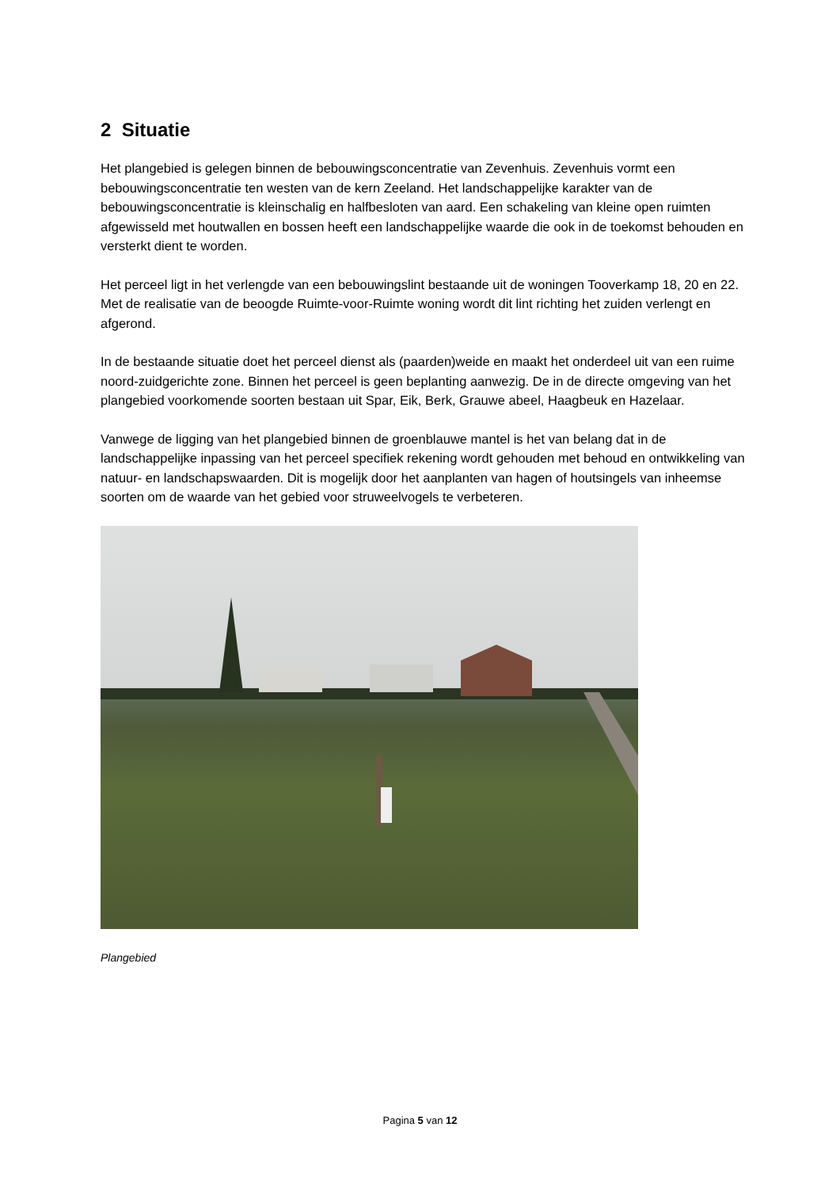2 Situatie
Het plangebied is gelegen binnen de bebouwingsconcentratie van Zevenhuis. Zevenhuis vormt een bebouwingsconcentratie ten westen van de kern Zeeland. Het landschappelijke karakter van de bebouwingsconcentratie is kleinschalig en halfbesloten van aard. Een schakeling van kleine open ruimten afgewisseld met houtwallen en bossen heeft een landschappelijke waarde die ook in de toekomst behouden en versterkt dient te worden.
Het perceel ligt in het verlengde van een bebouwingslint bestaande uit de woningen Tooverkamp 18, 20 en 22. Met de realisatie van de beoogde Ruimte-voor-Ruimte woning wordt dit lint richting het zuiden verlengt en afgerond.
In de bestaande situatie doet het perceel dienst als (paarden)weide en maakt het onderdeel uit van een ruime noord-zuidgerichte zone. Binnen het perceel is geen beplanting aanwezig. De in de directe omgeving van het plangebied voorkomende soorten bestaan uit Spar, Eik, Berk, Grauwe abeel, Haagbeuk en Hazelaar.
Vanwege de ligging van het plangebied binnen de groenblauwe mantel is het van belang dat in de landschappelijke inpassing van het perceel specifiek rekening wordt gehouden met behoud en ontwikkeling van natuur- en landschapswaarden. Dit is mogelijk door het aanplanten van hagen of houtsingels van inheemse soorten om de waarde van het gebied voor struweelvogels te verbeteren.
Plangebied
Pagina 5 van 12